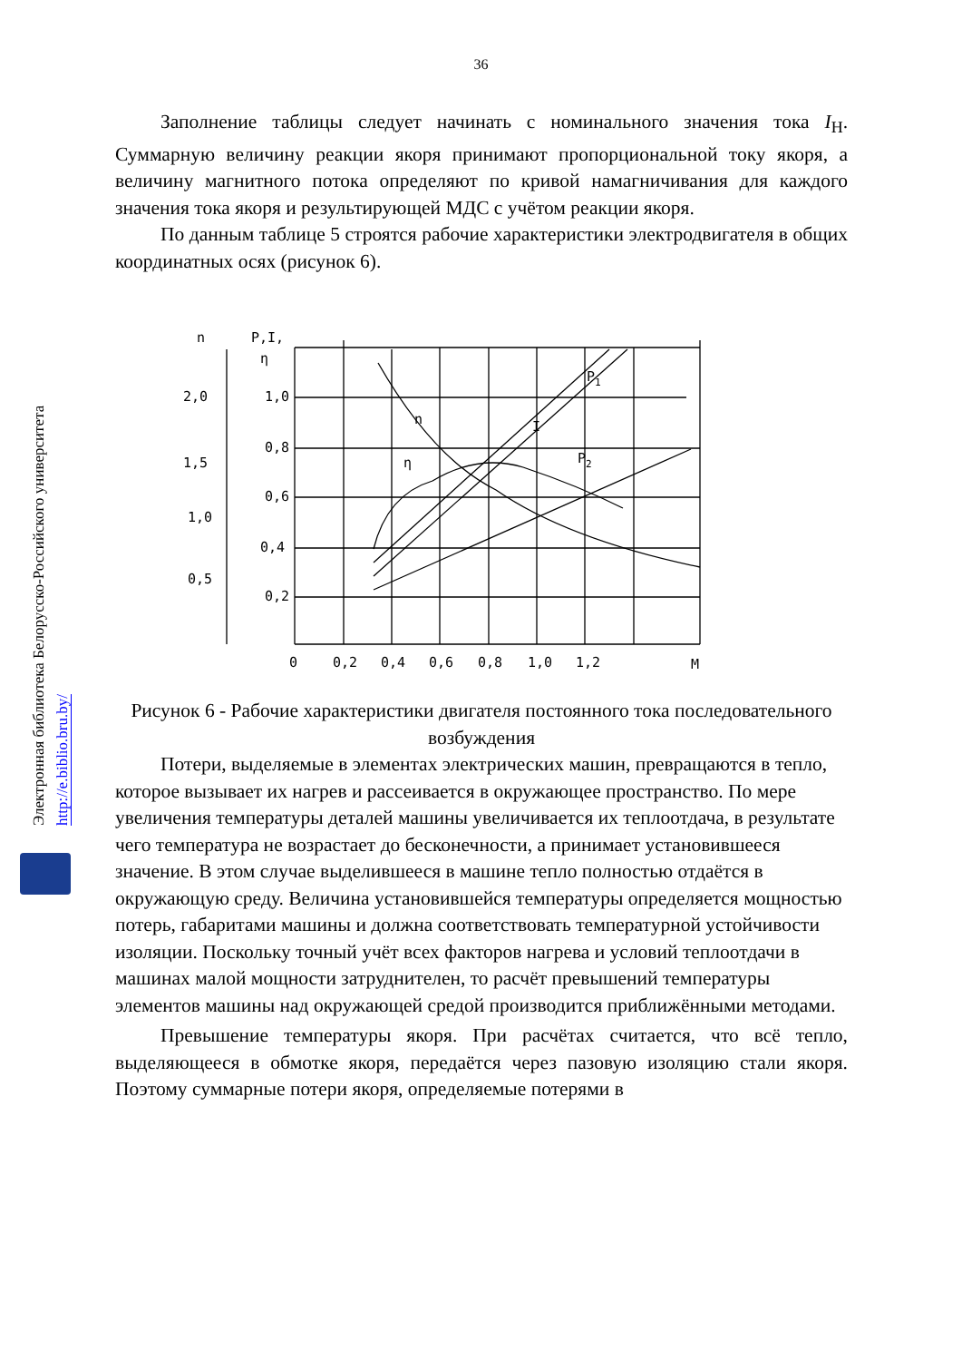Электронная библиотека Белорусско-Российского университета http://e.biblio.bru.by/
36
Заполнение таблицы следует начинать с номинального значения тока I<sub>Н</sub>. Суммарную величину реакции якоря принимают пропорциональной току якоря, а величину магнитного потока определяют по кривой намагничивания для каждого значения тока якоря и результирующей МДС с учётом реакции якоря.
По данным таблице 5 строятся рабочие характеристики электродвигателя в общих координатных осях (рисунок 6).
n
P,I,
η
2,0
1,5
1,0
0,5
1,0
0,8
0,6
0,4
0,2
0
0,2
0,4
0,6
0,8
1,0
1,2
M
P1
n
I
P2
η
Рисунок 6 - Рабочие характеристики двигателя постоянного тока последовательного возбуждения
Потери, выделяемые в элементах электрических машин, превращаются в тепло, которое вызывает их нагрев и рассеивается в окружающее пространство. По мере увеличения температуры деталей машины увеличивается их теплоотдача, в результате чего температура не возрастает до бесконечности, а принимает установившееся значение. В этом случае выделившееся в машине тепло полностью отдаётся в окружающую среду. Величина установившейся температуры определяется мощностью потерь, габаритами машины и должна соответствовать температурной устойчивости изоляции. Поскольку точный учёт всех факторов нагрева и условий теплоотдачи в машинах малой мощности затруднителен, то расчёт превышений температуры элементов машины над окружающей средой производится приближёнными методами.
Превышение температуры якоря. При расчётах считается, что всё тепло, выделяющееся в обмотке якоря, передаётся через пазовую изоляцию стали якоря. Поэтому суммарные потери якоря, определяемые потерями в